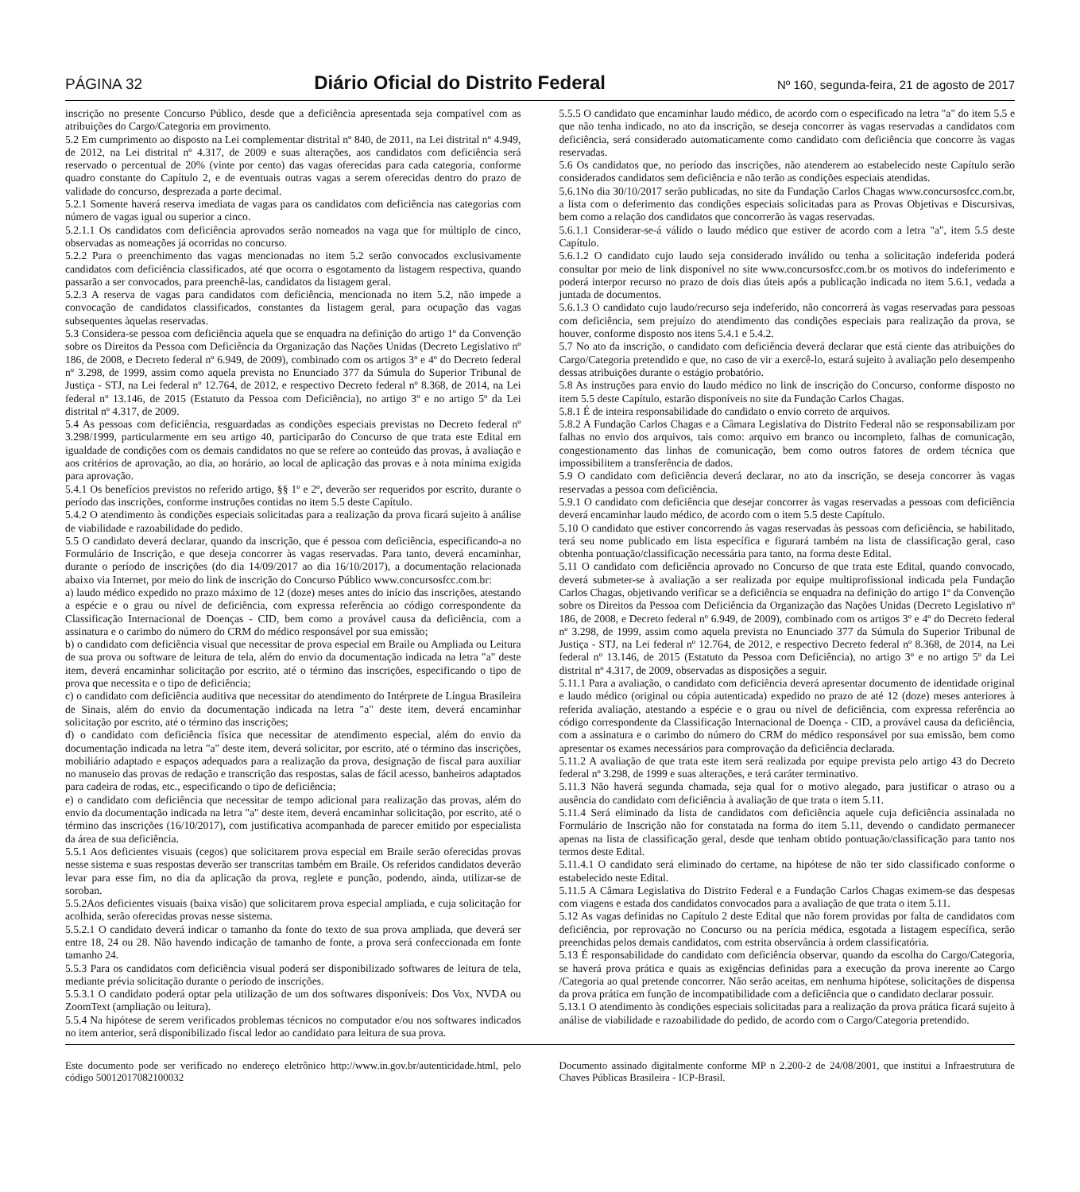PÁGINA 32 Diário Oficial do Distrito Federal Nº 160, segunda-feira, 21 de agosto de 2017
inscrição no presente Concurso Público, desde que a deficiência apresentada seja compatível com as atribuições do Cargo/Categoria em provimento.
5.2 Em cumprimento ao disposto na Lei complementar distrital nº 840, de 2011, na Lei distrital nº 4.949, de 2012, na Lei distrital nº 4.317, de 2009 e suas alterações, aos candidatos com deficiência será reservado o percentual de 20% (vinte por cento) das vagas oferecidas para cada categoria, conforme quadro constante do Capítulo 2, e de eventuais outras vagas a serem oferecidas dentro do prazo de validade do concurso, desprezada a parte decimal.
5.2.1 Somente haverá reserva imediata de vagas para os candidatos com deficiência nas categorias com número de vagas igual ou superior a cinco.
5.2.1.1 Os candidatos com deficiência aprovados serão nomeados na vaga que for múltiplo de cinco, observadas as nomeações já ocorridas no concurso.
5.2.2 Para o preenchimento das vagas mencionadas no item 5.2 serão convocados exclusivamente candidatos com deficiência classificados, até que ocorra o esgotamento da listagem respectiva, quando passarão a ser convocados, para preenchê-las, candidatos da listagem geral.
5.2.3 A reserva de vagas para candidatos com deficiência, mencionada no item 5.2, não impede a convocação de candidatos classificados, constantes da listagem geral, para ocupação das vagas subsequentes àquelas reservadas.
5.3 Considera-se pessoa com deficiência aquela que se enquadra na definição do artigo 1º da Convenção sobre os Direitos da Pessoa com Deficiência da Organização das Nações Unidas (Decreto Legislativo nº 186, de 2008, e Decreto federal nº 6.949, de 2009), combinado com os artigos 3º e 4º do Decreto federal nº 3.298, de 1999, assim como aquela prevista no Enunciado 377 da Súmula do Superior Tribunal de Justiça - STJ, na Lei federal nº 12.764, de 2012, e respectivo Decreto federal nº 8.368, de 2014, na Lei federal nº 13.146, de 2015 (Estatuto da Pessoa com Deficiência), no artigo 3º e no artigo 5º da Lei distrital nº 4.317, de 2009.
5.4 As pessoas com deficiência, resguardadas as condições especiais previstas no Decreto federal nº 3.298/1999, particularmente em seu artigo 40, participarão do Concurso de que trata este Edital em igualdade de condições com os demais candidatos no que se refere ao conteúdo das provas, à avaliação e aos critérios de aprovação, ao dia, ao horário, ao local de aplicação das provas e à nota mínima exigida para aprovação.
5.4.1 Os benefícios previstos no referido artigo, §§ 1º e 2º, deverão ser requeridos por escrito, durante o período das inscrições, conforme instruções contidas no item 5.5 deste Capítulo.
5.4.2 O atendimento às condições especiais solicitadas para a realização da prova ficará sujeito à análise de viabilidade e razoabilidade do pedido.
5.5 O candidato deverá declarar, quando da inscrição, que é pessoa com deficiência, especificando-a no Formulário de Inscrição, e que deseja concorrer às vagas reservadas. Para tanto, deverá encaminhar, durante o período de inscrições (do dia 14/09/2017 ao dia 16/10/2017), a documentação relacionada abaixo via Internet, por meio do link de inscrição do Concurso Público www.concursosfcc.com.br:
a) laudo médico expedido no prazo máximo de 12 (doze) meses antes do início das inscrições, atestando a espécie e o grau ou nível de deficiência, com expressa referência ao código correspondente da Classificação Internacional de Doenças - CID, bem como a provável causa da deficiência, com a assinatura e o carimbo do número do CRM do médico responsável por sua emissão;
b) o candidato com deficiência visual que necessitar de prova especial em Braile ou Ampliada ou Leitura de sua prova ou software de leitura de tela, além do envio da documentação indicada na letra "a" deste item, deverá encaminhar solicitação por escrito, até o término das inscrições, especificando o tipo de prova que necessita e o tipo de deficiência;
c) o candidato com deficiência auditiva que necessitar do atendimento do Intérprete de Língua Brasileira de Sinais, além do envio da documentação indicada na letra "a" deste item, deverá encaminhar solicitação por escrito, até o término das inscrições;
d) o candidato com deficiência física que necessitar de atendimento especial, além do envio da documentação indicada na letra "a" deste item, deverá solicitar, por escrito, até o término das inscrições, mobiliário adaptado e espaços adequados para a realização da prova, designação de fiscal para auxiliar no manuseio das provas de redação e transcrição das respostas, salas de fácil acesso, banheiros adaptados para cadeira de rodas, etc., especificando o tipo de deficiência;
e) o candidato com deficiência que necessitar de tempo adicional para realização das provas, além do envio da documentação indicada na letra "a" deste item, deverá encaminhar solicitação, por escrito, até o término das inscrições (16/10/2017), com justificativa acompanhada de parecer emitido por especialista da área de sua deficiência.
5.5.1 Aos deficientes visuais (cegos) que solicitarem prova especial em Braile serão oferecidas provas nesse sistema e suas respostas deverão ser transcritas também em Braile. Os referidos candidatos deverão levar para esse fim, no dia da aplicação da prova, reglete e punção, podendo, ainda, utilizar-se de soroban.
5.5.2Aos deficientes visuais (baixa visão) que solicitarem prova especial ampliada, e cuja solicitação for acolhida, serão oferecidas provas nesse sistema.
5.5.2.1 O candidato deverá indicar o tamanho da fonte do texto de sua prova ampliada, que deverá ser entre 18, 24 ou 28. Não havendo indicação de tamanho de fonte, a prova será confeccionada em fonte tamanho 24.
5.5.3 Para os candidatos com deficiência visual poderá ser disponibilizado softwares de leitura de tela, mediante prévia solicitação durante o período de inscrições.
5.5.3.1 O candidato poderá optar pela utilização de um dos softwares disponíveis: Dos Vox, NVDA ou ZoomText (ampliação ou leitura).
5.5.4 Na hipótese de serem verificados problemas técnicos no computador e/ou nos softwares indicados no item anterior, será disponibilizado fiscal ledor ao candidato para leitura de sua prova.
5.5.5 O candidato que encaminhar laudo médico, de acordo com o especificado na letra "a" do item 5.5 e que não tenha indicado, no ato da inscrição, se deseja concorrer às vagas reservadas a candidatos com deficiência, será considerado automaticamente como candidato com deficiência que concorre às vagas reservadas.
5.6 Os candidatos que, no período das inscrições, não atenderem ao estabelecido neste Capítulo serão considerados candidatos sem deficiência e não terão as condições especiais atendidas.
5.6.1No dia 30/10/2017 serão publicadas, no site da Fundação Carlos Chagas www.concursosfcc.com.br, a lista com o deferimento das condições especiais solicitadas para as Provas Objetivas e Discursivas, bem como a relação dos candidatos que concorrerão às vagas reservadas.
5.6.1.1 Considerar-se-á válido o laudo médico que estiver de acordo com a letra "a", item 5.5 deste Capítulo.
5.6.1.2 O candidato cujo laudo seja considerado inválido ou tenha a solicitação indeferida poderá consultar por meio de link disponível no site www.concursosfcc.com.br os motivos do indeferimento e poderá interpor recurso no prazo de dois dias úteis após a publicação indicada no item 5.6.1, vedada a juntada de documentos.
5.6.1.3 O candidato cujo laudo/recurso seja indeferido, não concorrerá às vagas reservadas para pessoas com deficiência, sem prejuízo do atendimento das condições especiais para realização da prova, se houver, conforme disposto nos itens 5.4.1 e 5.4.2.
5.7 No ato da inscrição, o candidato com deficiência deverá declarar que está ciente das atribuições do Cargo/Categoria pretendido e que, no caso de vir a exercê-lo, estará sujeito à avaliação pelo desempenho dessas atribuições durante o estágio probatório.
5.8 As instruções para envio do laudo médico no link de inscrição do Concurso, conforme disposto no item 5.5 deste Capítulo, estarão disponíveis no site da Fundação Carlos Chagas.
5.8.1 É de inteira responsabilidade do candidato o envio correto de arquivos.
5.8.2 A Fundação Carlos Chagas e a Câmara Legislativa do Distrito Federal não se responsabilizam por falhas no envio dos arquivos, tais como: arquivo em branco ou incompleto, falhas de comunicação, congestionamento das linhas de comunicação, bem como outros fatores de ordem técnica que impossibilitem a transferência de dados.
5.9 O candidato com deficiência deverá declarar, no ato da inscrição, se deseja concorrer às vagas reservadas a pessoa com deficiência.
5.9.1 O candidato com deficiência que desejar concorrer às vagas reservadas a pessoas com deficiência deverá encaminhar laudo médico, de acordo com o item 5.5 deste Capítulo.
5.10 O candidato que estiver concorrendo às vagas reservadas às pessoas com deficiência, se habilitado, terá seu nome publicado em lista específica e figurará também na lista de classificação geral, caso obtenha pontuação/classificação necessária para tanto, na forma deste Edital.
5.11 O candidato com deficiência aprovado no Concurso de que trata este Edital, quando convocado, deverá submeter-se à avaliação a ser realizada por equipe multiprofissional indicada pela Fundação Carlos Chagas, objetivando verificar se a deficiência se enquadra na definição do artigo 1º da Convenção sobre os Direitos da Pessoa com Deficiência da Organização das Nações Unidas (Decreto Legislativo nº 186, de 2008, e Decreto federal nº 6.949, de 2009), combinado com os artigos 3º e 4º do Decreto federal nº 3.298, de 1999, assim como aquela prevista no Enunciado 377 da Súmula do Superior Tribunal de Justiça - STJ, na Lei federal nº 12.764, de 2012, e respectivo Decreto federal nº 8.368, de 2014, na Lei federal nº 13.146, de 2015 (Estatuto da Pessoa com Deficiência), no artigo 3º e no artigo 5º da Lei distrital nº 4.317, de 2009, observadas as disposições a seguir.
5.11.1 Para a avaliação, o candidato com deficiência deverá apresentar documento de identidade original e laudo médico (original ou cópia autenticada) expedido no prazo de até 12 (doze) meses anteriores à referida avaliação, atestando a espécie e o grau ou nível de deficiência, com expressa referência ao código correspondente da Classificação Internacional de Doença - CID, a provável causa da deficiência, com a assinatura e o carimbo do número do CRM do médico responsável por sua emissão, bem como apresentar os exames necessários para comprovação da deficiência declarada.
5.11.2 A avaliação de que trata este item será realizada por equipe prevista pelo artigo 43 do Decreto federal nº 3.298, de 1999 e suas alterações, e terá caráter terminativo.
5.11.3 Não haverá segunda chamada, seja qual for o motivo alegado, para justificar o atraso ou a ausência do candidato com deficiência à avaliação de que trata o item 5.11.
5.11.4 Será eliminado da lista de candidatos com deficiência aquele cuja deficiência assinalada no Formulário de Inscrição não for constatada na forma do item 5.11, devendo o candidato permanecer apenas na lista de classificação geral, desde que tenham obtido pontuação/classificação para tanto nos termos deste Edital.
5.11.4.1 O candidato será eliminado do certame, na hipótese de não ter sido classificado conforme o estabelecido neste Edital.
5.11.5 A Câmara Legislativa do Distrito Federal e a Fundação Carlos Chagas eximem-se das despesas com viagens e estada dos candidatos convocados para a avaliação de que trata o item 5.11.
5.12 As vagas definidas no Capítulo 2 deste Edital que não forem providas por falta de candidatos com deficiência, por reprovação no Concurso ou na perícia médica, esgotada a listagem específica, serão preenchidas pelos demais candidatos, com estrita observância à ordem classificatória.
5.13 É responsabilidade do candidato com deficiência observar, quando da escolha do Cargo/Categoria, se haverá prova prática e quais as exigências definidas para a execução da prova inerente ao Cargo /Categoria ao qual pretende concorrer. Não serão aceitas, em nenhuma hipótese, solicitações de dispensa da prova prática em função de incompatibilidade com a deficiência que o candidato declarar possuir.
5.13.1 O atendimento às condições especiais solicitadas para a realização da prova prática ficará sujeito à análise de viabilidade e razoabilidade do pedido, de acordo com o Cargo/Categoria pretendido.
Este documento pode ser verificado no endereço eletrônico http://www.in.gov.br/autenticidade.html, pelo código 50012017082100032
Documento assinado digitalmente conforme MP n 2.200-2 de 24/08/2001, que institui a Infraestrutura de Chaves Públicas Brasileira - ICP-Brasil.